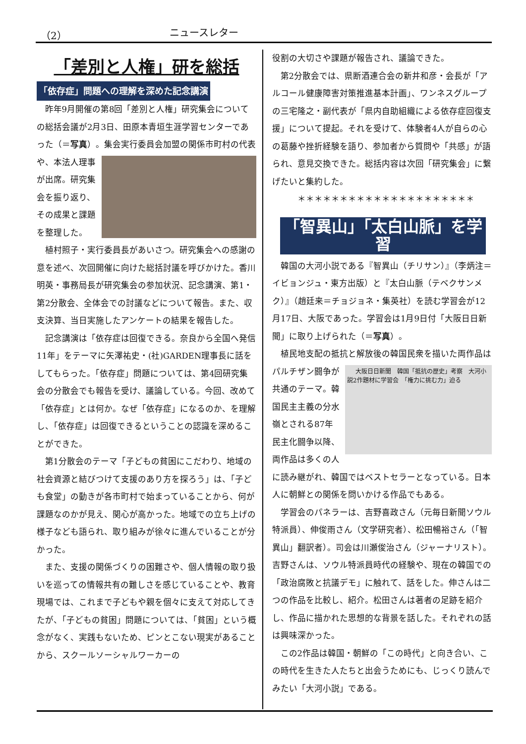（2） ニュースレター
「差別と人権」研を総括
「依存症」問題への理解を深めた記念講演
昨年9月開催の第8回「差別と人権」研究集会についての総括会議が2月3日、田原本青垣生涯学習センターであった（＝写真）。 集会実行委員会加盟の関係市町村の代表や、本法人理事が出席。研究集会を振り返り、その成果と課題を整理した。
植村照子・実行委員長があいさつ。研究集会への感謝の意を述べ、次回開催に向けた総括討議を呼びかけた。香川明英・事務局長が研究集会の参加状況、記念講演、第1・第2分散会、全体会での討議などについて報告。また、収支決算、当日実施したアンケートの結果を報告した。
記念講演は「依存症は回復できる。奈良から全国へ発信11年」をテーマに矢澤祐史・(社)GARDEN理事長に話をしてもらった。「依存症」問題については、第4回研究集会の分散会でも報告を受け、議論している。今回、改めて「依存症」とは何か。なぜ「依存症」になるのか、を理解し、「依存症」は回復できるということの認識を深めることができた。
第1分散会のテーマ「子どもの貧困にこだわり、地域の社会資源と結びつけて支援のあり方を探ろう」は、「子ども食堂」の動きが各市町村で始まっていることから、何が課題なのかが見え、関心が高かった。地域での立ち上げの様子なども語られ、取り組みが徐々に進んでいることが分かった。
また、支援の関係づくりの困難さや、個人情報の取り扱いを巡っての情報共有の難しさを感じていることや、教育現場では、これまで子どもや親を個々に支えて対応してきたが、「子どもの貧困」問題については、「貧困」という概念がなく、実践もないため、ピンとこない現実があることから、スクールソーシャルワーカーの
役割の大切さや課題が報告され、議論できた。
第2分散会では、県断酒連合会の新井和彦・会長が「アルコール健康障害対策推進基本計画」、ワンネスグループの三宅隆之・副代表が「県内自助組織による依存症回復支援」について提起。それを受けて、体験者4人が自らの心の葛藤や挫折経験を語り、参加者から質問や「共感」が語られ、意見交換できた。総括内容は次回「研究集会」に繋げたいと集約した。
＊＊＊＊＊＊＊＊＊＊＊＊＊＊＊＊＊＊＊＊＊
「智異山」「太白山脈」を学習
韓国の大河小説である『智異山（チリサン）』（李炳注＝イビョンジュ・東方出版）と『太白山脈（テベクサンメク）』（趙廷来＝チョジョネ・集英社）を読む学習会が12月17日、大阪であった。学習会は1月9日付「大阪日日新聞」に取り上げられた（＝写真）。
植民地支配の抵抗と解放後の韓国民衆を描いた
大阪日日新聞　韓国「抵抗の歴史」考察　大河小説2作題材に学習会　「権力に挑む力」迫る
両作品はパルチザン闘争が共通のテーマ。韓国民主主義の分水嶺とされる87年民主化闘争以降、両作品は多くの人に読み継がれ、韓国ではベストセラーとなっている。日本人に朝鮮との関係を問いかける作品でもある。
学習会のパネラーは、吉野喜政さん（元毎日新聞ソウル特派員）、伸俊雨さん（文学研究者）、松田暢裕さん（「智異山」翻訳者）。司会は川瀬俊治さん（ジャーナリスト）。吉野さんは、ソウル特派員時代の経験や、現在の韓国での「政治腐敗と抗議デモ」に触れて、話をした。伸さんは二つの作品を比較し、紹介。松田さんは著者の足跡を紹介し、作品に描かれた思想的な背景を話した。それぞれの話は興味深かった。
この2作品は韓国・朝鮮の「この時代」と向き合い、この時代を生きた人たちと出会うためにも、じっくり読んでみたい「大河小説」である。